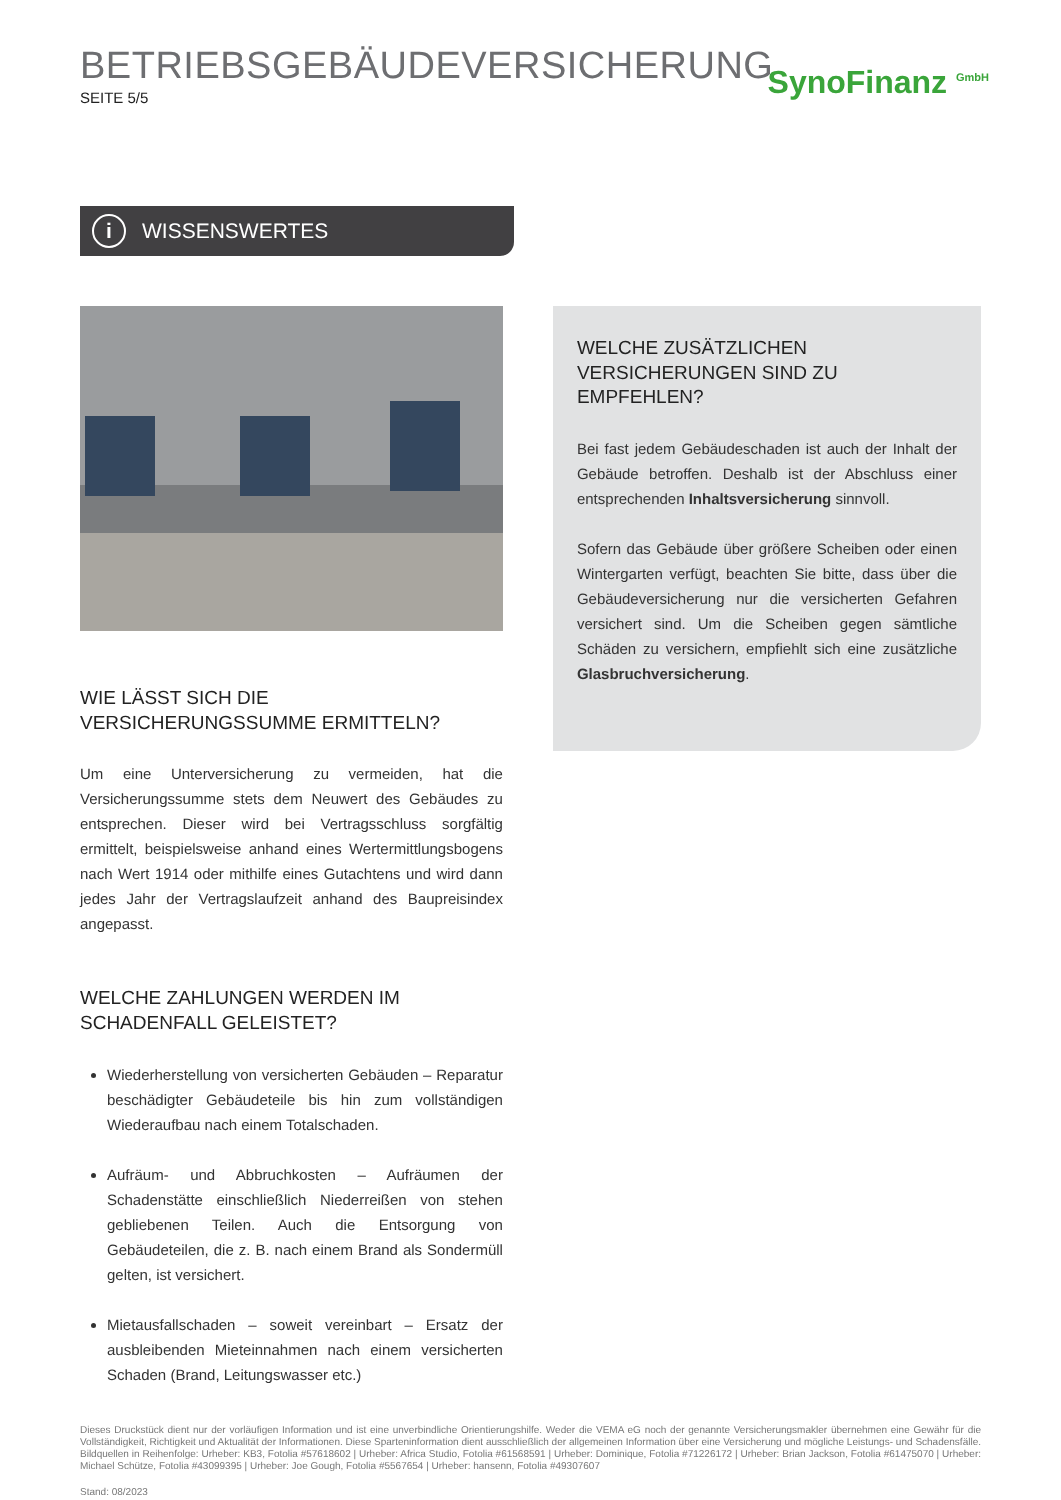BETRIEBSGEBÄUDEVERSICHERUNG
SEITE 5/5
SynoFinanz <sup>GmbH</sup>
i WISSENSWERTES
WIE LÄSST SICH DIE VERSICHERUNGSSUMME ERMITTELN?
Um eine Unterversicherung zu vermeiden, hat die Versicherungssumme stets dem Neuwert des Gebäudes zu entsprechen. Dieser wird bei Vertragsschluss sorgfältig ermittelt, beispielsweise anhand eines Wertermittlungsbogens nach Wert 1914 oder mithilfe eines Gutachtens und wird dann jedes Jahr der Vertragslaufzeit anhand des Baupreisindex angepasst.
WELCHE ZAHLUNGEN WERDEN IM SCHADENFALL GELEISTET?
Wiederherstellung von versicherten Gebäuden – Reparatur beschädigter Gebäudeteile bis hin zum vollständigen Wiederaufbau nach einem Totalschaden.
Aufräum- und Abbruchkosten – Aufräumen der Schadenstätte einschließlich Niederreißen von stehen gebliebenen Teilen. Auch die Entsorgung von Gebäudeteilen, die z. B. nach einem Brand als Sondermüll gelten, ist versichert.
Mietausfallschaden – soweit vereinbart – Ersatz der ausbleibenden Mieteinnahmen nach einem versicherten Schaden (Brand, Leitungswasser etc.)
WELCHE ZUSÄTZLICHEN VERSICHERUNGEN SIND ZU EMPFEHLEN?
Bei fast jedem Gebäudeschaden ist auch der Inhalt der Gebäude betroffen. Deshalb ist der Abschluss einer entsprechenden Inhaltsversicherung sinnvoll.
Sofern das Gebäude über größere Scheiben oder einen Wintergarten verfügt, beachten Sie bitte, dass über die Gebäudeversicherung nur die versicherten Gefahren versichert sind. Um die Scheiben gegen sämtliche Schäden zu versichern, empfiehlt sich eine zusätzliche Glasbruchversicherung.
Dieses Druckstück dient nur der vorläufigen Information und ist eine unverbindliche Orientierungshilfe. Weder die VEMA eG noch der genannte Versicherungsmakler übernehmen eine Gewähr für die Vollständigkeit, Richtigkeit und Aktualität der Informationen. Diese Sparteninformation dient ausschließlich der allgemeinen Information über eine Versicherung und mögliche Leistungs- und Schadensfälle. Bildquellen in Reihenfolge: Urheber: KB3, Fotolia #57618602 | Urheber: Africa Studio, Fotolia #61568591 | Urheber: Dominique, Fotolia #71226172 | Urheber: Brian Jackson, Fotolia #61475070 | Urheber: Michael Schütze, Fotolia #43099395 | Urheber: Joe Gough, Fotolia #5567654 | Urheber: hansenn, Fotolia #49307607
Stand: 08/2023